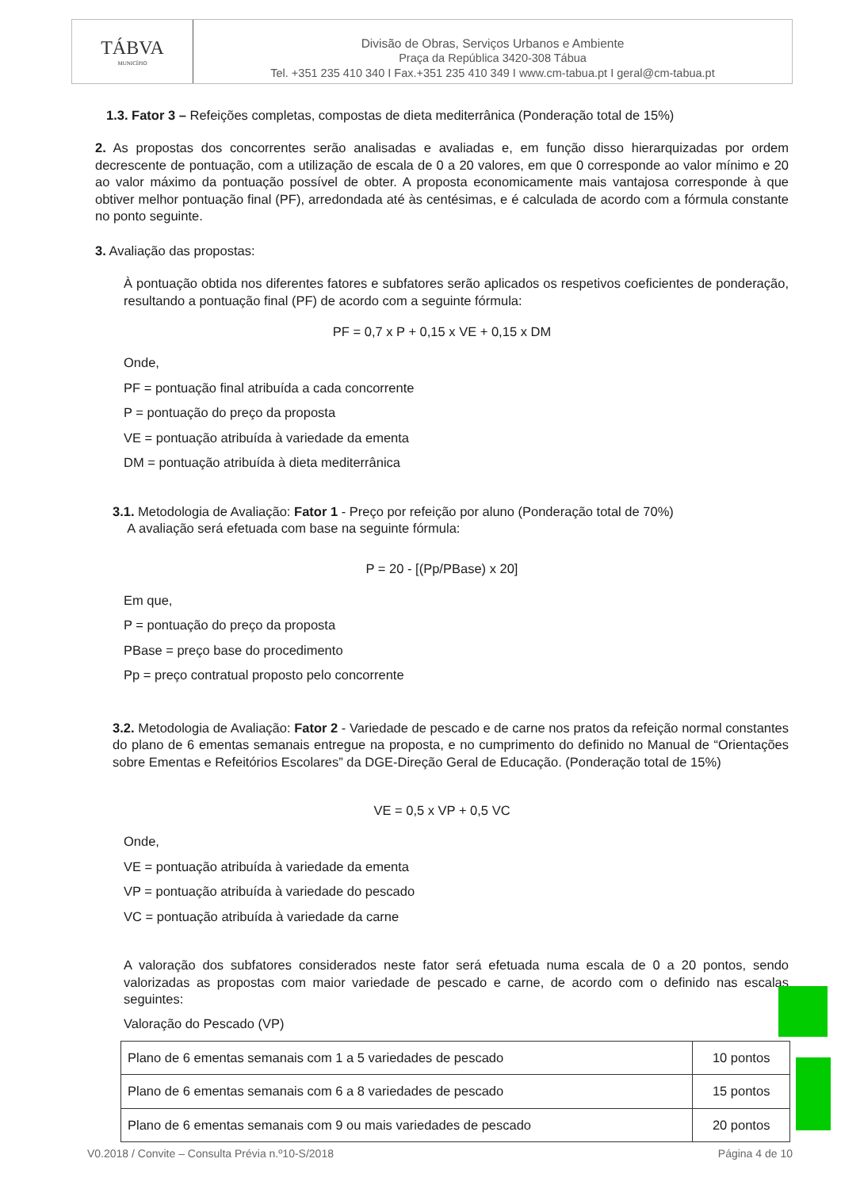TÁBVA
MUNICÍPIO
Divisão de Obras, Serviços Urbanos e Ambiente
Praça da República 3420-308 Tábua
Tel. +351 235 410 340 I Fax.+351 235 410 349 I www.cm-tabua.pt I geral@cm-tabua.pt
1.3. Fator 3 – Refeições completas, compostas de dieta mediterrânica (Ponderação total de 15%)
2. As propostas dos concorrentes serão analisadas e avaliadas e, em função disso hierarquizadas por ordem decrescente de pontuação, com a utilização de escala de 0 a 20 valores, em que 0 corresponde ao valor mínimo e 20 ao valor máximo da pontuação possível de obter. A proposta economicamente mais vantajosa corresponde à que obtiver melhor pontuação final (PF), arredondada até às centésimas, e é calculada de acordo com a fórmula constante no ponto seguinte.
3. Avaliação das propostas:
À pontuação obtida nos diferentes fatores e subfatores serão aplicados os respetivos coeficientes de ponderação, resultando a pontuação final (PF) de acordo com a seguinte fórmula:
PF = 0,7 x P + 0,15 x VE + 0,15 x DM
Onde,
PF = pontuação final atribuída a cada concorrente
P = pontuação do preço da proposta
VE = pontuação atribuída à variedade da ementa
DM = pontuação atribuída à dieta mediterrânica
3.1. Metodologia de Avaliação: Fator 1 - Preço por refeição por aluno (Ponderação total de 70%)
A avaliação será efetuada com base na seguinte fórmula:
P = 20 - [(Pp/PBase) x 20]
Em que,
P = pontuação do preço da proposta
PBase = preço base do procedimento
Pp = preço contratual proposto pelo concorrente
3.2. Metodologia de Avaliação: Fator 2 - Variedade de pescado e de carne nos pratos da refeição normal constantes do plano de 6 ementas semanais entregue na proposta, e no cumprimento do definido no Manual de “Orientações sobre Ementas e Refeitórios Escolares” da DGE-Direção Geral de Educação. (Ponderação total de 15%)
VE = 0,5 x VP + 0,5 VC
Onde,
VE = pontuação atribuída à variedade da ementa
VP = pontuação atribuída à variedade do pescado
VC = pontuação atribuída à variedade da carne
A valoração dos subfatores considerados neste fator será efetuada numa escala de 0 a 20 pontos, sendo valorizadas as propostas com maior variedade de pescado e carne, de acordo com o definido nas escalas seguintes:
Valoração do Pescado (VP)
| Plano de 6 ementas semanais com 1 a 5 variedades de pescado | 10 pontos |
| Plano de 6 ementas semanais com 6 a 8 variedades de pescado | 15 pontos |
| Plano de 6 ementas semanais com 9 ou mais variedades de pescado | 20 pontos |
V0.2018 / Convite – Consulta Prévia n.º10-S/2018 Página 4 de 10